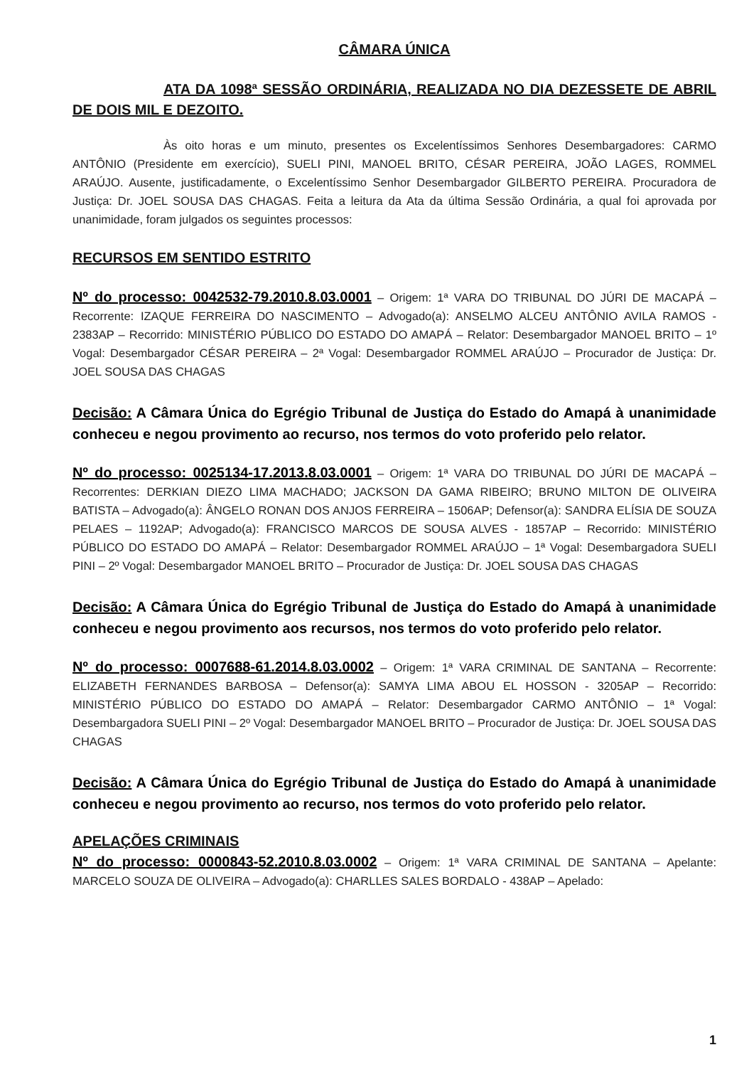CÂMARA ÚNICA
ATA DA 1098ª SESSÃO ORDINÁRIA, REALIZADA NO DIA DEZESSETE DE ABRIL DE DOIS MIL E DEZOITO.
Às oito horas e um minuto, presentes os Excelentíssimos Senhores Desembargadores: CARMO ANTÔNIO (Presidente em exercício), SUELI PINI, MANOEL BRITO, CÉSAR PEREIRA, JOÃO LAGES, ROMMEL ARAÚJO. Ausente, justificadamente, o Excelentíssimo Senhor Desembargador GILBERTO PEREIRA. Procuradora de Justiça: Dr. JOEL SOUSA DAS CHAGAS. Feita a leitura da Ata da última Sessão Ordinária, a qual foi aprovada por unanimidade, foram julgados os seguintes processos:
RECURSOS EM SENTIDO ESTRITO
Nº do processo: 0042532-79.2010.8.03.0001 – Origem: 1ª VARA DO TRIBUNAL DO JÚRI DE MACAPÁ – Recorrente: IZAQUE FERREIRA DO NASCIMENTO – Advogado(a): ANSELMO ALCEU ANTÔNIO AVILA RAMOS - 2383AP – Recorrido: MINISTÉRIO PÚBLICO DO ESTADO DO AMAPÁ – Relator: Desembargador MANOEL BRITO – 1º Vogal: Desembargador CÉSAR PEREIRA – 2ª Vogal: Desembargador ROMMEL ARAÚJO – Procurador de Justiça: Dr. JOEL SOUSA DAS CHAGAS
Decisão: A Câmara Única do Egrégio Tribunal de Justiça do Estado do Amapá à unanimidade conheceu e negou provimento ao recurso, nos termos do voto proferido pelo relator.
Nº do processo: 0025134-17.2013.8.03.0001 – Origem: 1ª VARA DO TRIBUNAL DO JÚRI DE MACAPÁ – Recorrentes: DERKIAN DIEZO LIMA MACHADO; JACKSON DA GAMA RIBEIRO; BRUNO MILTON DE OLIVEIRA BATISTA – Advogado(a): ÂNGELO RONAN DOS ANJOS FERREIRA – 1506AP; Defensor(a): SANDRA ELÍSIA DE SOUZA PELAES – 1192AP; Advogado(a): FRANCISCO MARCOS DE SOUSA ALVES - 1857AP – Recorrido: MINISTÉRIO PÚBLICO DO ESTADO DO AMAPÁ – Relator: Desembargador ROMMEL ARAÚJO – 1ª Vogal: Desembargadora SUELI PINI – 2º Vogal: Desembargador MANOEL BRITO – Procurador de Justiça: Dr. JOEL SOUSA DAS CHAGAS
Decisão: A Câmara Única do Egrégio Tribunal de Justiça do Estado do Amapá à unanimidade conheceu e negou provimento aos recursos, nos termos do voto proferido pelo relator.
Nº do processo: 0007688-61.2014.8.03.0002 – Origem: 1ª VARA CRIMINAL DE SANTANA – Recorrente: ELIZABETH FERNANDES BARBOSA – Defensor(a): SAMYA LIMA ABOU EL HOSSON - 3205AP – Recorrido: MINISTÉRIO PÚBLICO DO ESTADO DO AMAPÁ – Relator: Desembargador CARMO ANTÔNIO – 1ª Vogal: Desembargadora SUELI PINI – 2º Vogal: Desembargador MANOEL BRITO – Procurador de Justiça: Dr. JOEL SOUSA DAS CHAGAS
Decisão: A Câmara Única do Egrégio Tribunal de Justiça do Estado do Amapá à unanimidade conheceu e negou provimento ao recurso, nos termos do voto proferido pelo relator.
APELAÇÕES CRIMINAIS
Nº do processo: 0000843-52.2010.8.03.0002 – Origem: 1ª VARA CRIMINAL DE SANTANA – Apelante: MARCELO SOUZA DE OLIVEIRA – Advogado(a): CHARLLES SALES BORDALO - 438AP – Apelado:
1